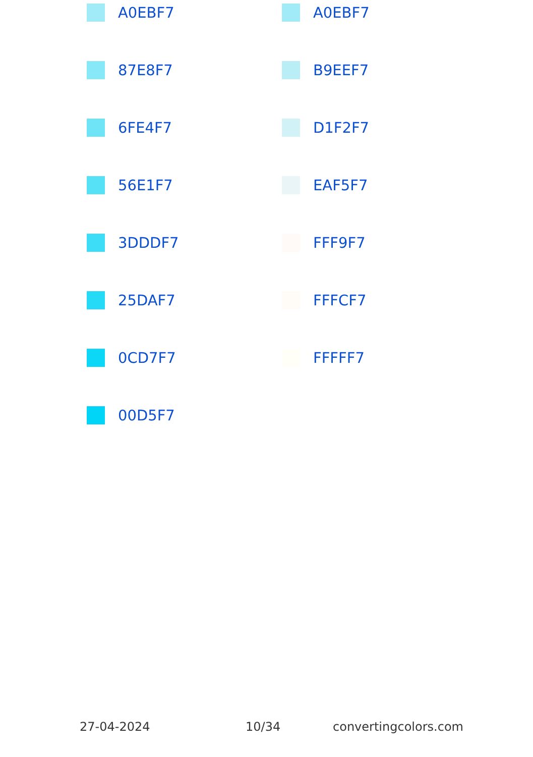A0EBF7
A0EBF7
87E8F7
B9EEF7
6FE4F7
D1F2F7
56E1F7
EAF5F7
3DDDF7
FFF9F7
25DAF7
FFFCF7
0CD7F7
FFFFF7
00D5F7
27-04-2024 10/34 convertingcolors.com